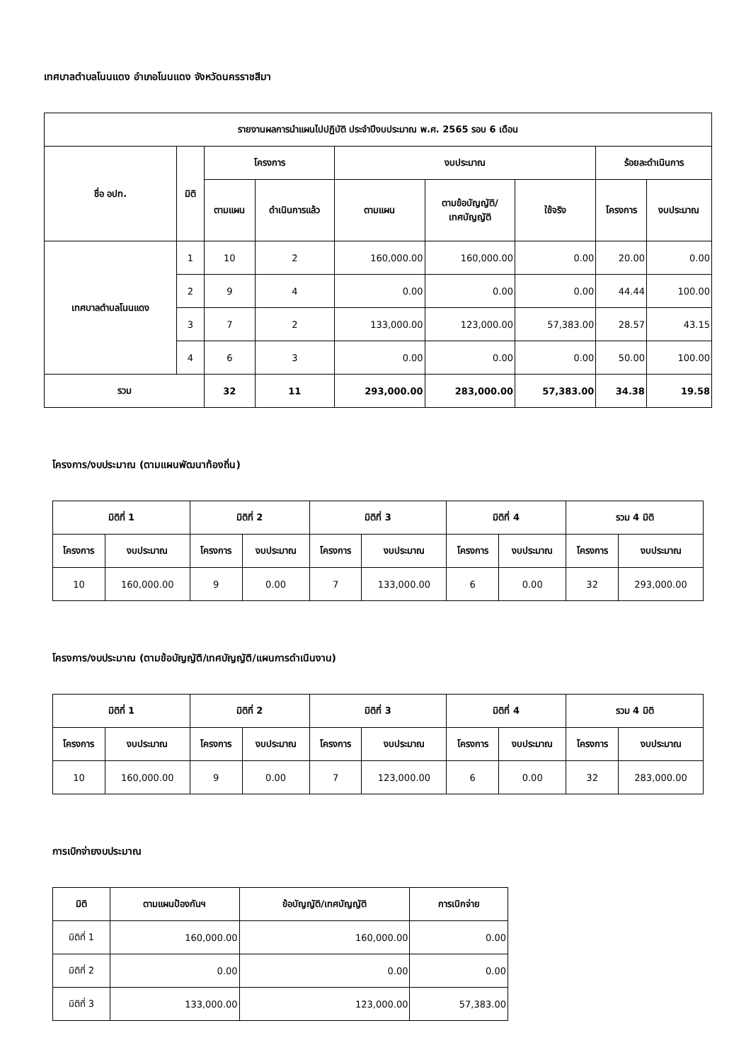เทศบาลตำบลโนนแดง อำเภอโนนแดง จังหวัดนครราชสีมา
| รายงานผลการนำแผนไปปฏิบัติ ประจำปีงบประมาณ พ.ศ. 2565 รอบ 6 เดือน | | | | | | | | |
| --- | --- | --- | --- | --- | --- | --- | --- | --- |
| ชื่อ อปท. | มิติ | โครงการ | | งบประมาณ | | | ร้อยละดำเนินการ | |
| | | ตามแผน | ดำเนินการแล้ว | ตามแผน | ตามข้อบัญญัติ/ เทศบัญญัติ | ใช้จริง | โครงการ | งบประมาณ |
| เทศบาลตำบลโนนแดง | 1 | 10 | 2 | 160,000.00 | 160,000.00 | 0.00 | 20.00 | 0.00 |
| | 2 | 9 | 4 | 0.00 | 0.00 | 0.00 | 44.44 | 100.00 |
| | 3 | 7 | 2 | 133,000.00 | 123,000.00 | 57,383.00 | 28.57 | 43.15 |
| | 4 | 6 | 3 | 0.00 | 0.00 | 0.00 | 50.00 | 100.00 |
| รวม | | 32 | 11 | 293,000.00 | 283,000.00 | 57,383.00 | 34.38 | 19.58 |
โครงการ/งบประมาณ (ตามแผนพัฒนาท้องถิ่น)
| มิติที่ 1 | | มิติที่ 2 | | มิติที่ 3 | | มิติที่ 4 | | รวม 4 มิติ | |
| --- | --- | --- | --- | --- | --- | --- | --- | --- | --- |
| โครงการ | งบประมาณ | โครงการ | งบประมาณ | โครงการ | งบประมาณ | โครงการ | งบประมาณ | โครงการ | งบประมาณ |
| 10 | 160,000.00 | 9 | 0.00 | 7 | 133,000.00 | 6 | 0.00 | 32 | 293,000.00 |
โครงการ/งบประมาณ (ตามข้อบัญญัติ/เทศบัญญัติ/แผนการดำเนินงาน)
| มิติที่ 1 | | มิติที่ 2 | | มิติที่ 3 | | มิติที่ 4 | | รวม 4 มิติ | |
| --- | --- | --- | --- | --- | --- | --- | --- | --- | --- |
| โครงการ | งบประมาณ | โครงการ | งบประมาณ | โครงการ | งบประมาณ | โครงการ | งบประมาณ | โครงการ | งบประมาณ |
| 10 | 160,000.00 | 9 | 0.00 | 7 | 123,000.00 | 6 | 0.00 | 32 | 283,000.00 |
การเบิกจ่ายงบประมาณ
| มิติ | ตามแผนป้องกันฯ | ข้อบัญญัติ/เทศบัญญัติ | การเบิกจ่าย |
| --- | --- | --- | --- |
| มิติที่ 1 | 160,000.00 | 160,000.00 | 0.00 |
| มิติที่ 2 | 0.00 | 0.00 | 0.00 |
| มิติที่ 3 | 133,000.00 | 123,000.00 | 57,383.00 |